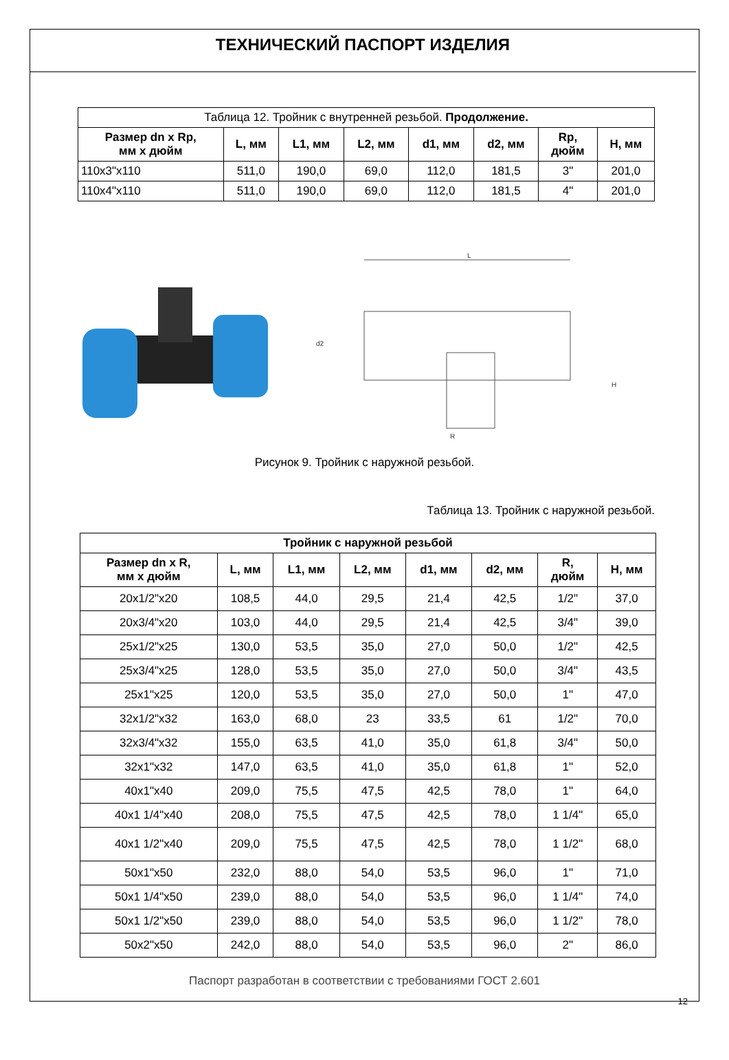ТЕХНИЧЕСКИЙ ПАСПОРТ ИЗДЕЛИЯ
| Таблица 12. Тройник с внутренней резьбой. Продолжение. | | | | | | | |
| Размер dn x Rp, мм х дюйм | L, мм | L1, мм | L2, мм | d1, мм | d2, мм | Rp, дюйм | H, мм |
| 110x3"x110 | 511,0 | 190,0 | 69,0 | 112,0 | 181,5 | 3" | 201,0 |
| 110x4"x110 | 511,0 | 190,0 | 69,0 | 112,0 | 181,5 | 4" | 201,0 |
L
R
d2
H
Рисунок 9. Тройник с наружной резьбой.
Таблица 13. Тройник с наружной резьбой.
| Тройник с наружной резьбой | | | | | | | |
| --- | --- | --- | --- | --- | --- | --- | --- |
| Размер dn x R, мм х дюйм | L, мм | L1, мм | L2, мм | d1, мм | d2, мм | R, дюйм | H, мм |
| 20x1/2"x20 | 108,5 | 44,0 | 29,5 | 21,4 | 42,5 | 1/2" | 37,0 |
| 20x3/4"x20 | 103,0 | 44,0 | 29,5 | 21,4 | 42,5 | 3/4" | 39,0 |
| 25x1/2"x25 | 130,0 | 53,5 | 35,0 | 27,0 | 50,0 | 1/2" | 42,5 |
| 25x3/4"x25 | 128,0 | 53,5 | 35,0 | 27,0 | 50,0 | 3/4" | 43,5 |
| 25x1"x25 | 120,0 | 53,5 | 35,0 | 27,0 | 50,0 | 1" | 47,0 |
| 32x1/2"x32 | 163,0 | 68,0 | 23 | 33,5 | 61 | 1/2" | 70,0 |
| 32x3/4"x32 | 155,0 | 63,5 | 41,0 | 35,0 | 61,8 | 3/4" | 50,0 |
| 32x1"x32 | 147,0 | 63,5 | 41,0 | 35,0 | 61,8 | 1" | 52,0 |
| 40x1"x40 | 209,0 | 75,5 | 47,5 | 42,5 | 78,0 | 1" | 64,0 |
| 40x1 1/4"x40 | 208,0 | 75,5 | 47,5 | 42,5 | 78,0 | 1 1/4" | 65,0 |
| 40x1 1/2"x40 | 209,0 | 75,5 | 47,5 | 42,5 | 78,0 | 1 1/2" | 68,0 |
| 50x1"x50 | 232,0 | 88,0 | 54,0 | 53,5 | 96,0 | 1" | 71,0 |
| 50x1 1/4"x50 | 239,0 | 88,0 | 54,0 | 53,5 | 96,0 | 1 1/4" | 74,0 |
| 50x1 1/2"x50 | 239,0 | 88,0 | 54,0 | 53,5 | 96,0 | 1 1/2" | 78,0 |
| 50x2"x50 | 242,0 | 88,0 | 54,0 | 53,5 | 96,0 | 2" | 86,0 |
Паспорт разработан в соответствии с требованиями ГОСТ 2.601
12